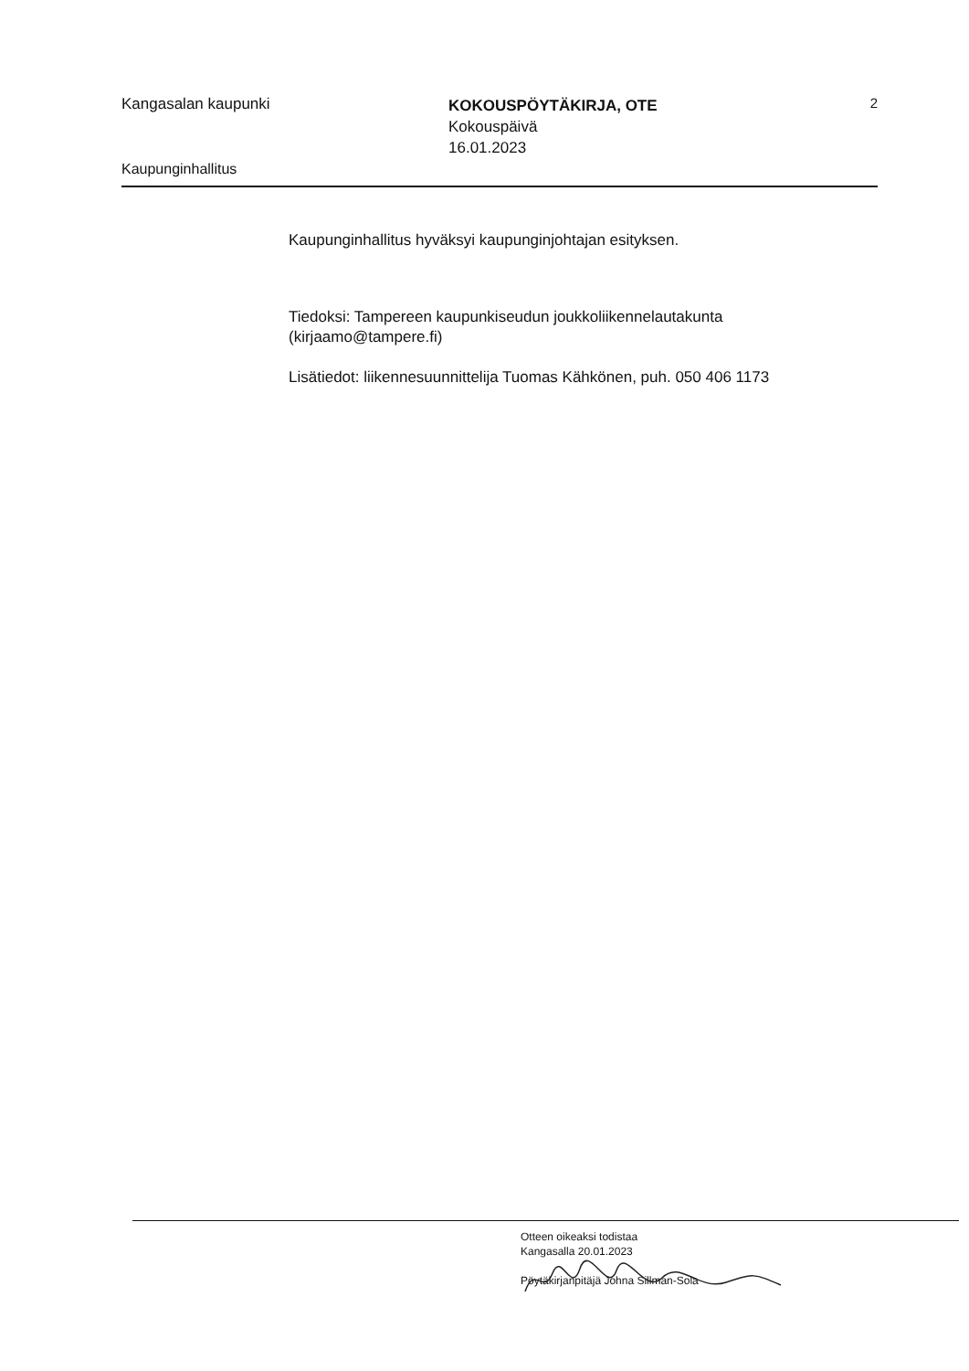Kangasalan kaupunki
KOKOUSPÖYTÄKIRJA, OTE
Kokouspäivä
16.01.2023
2
Kaupunginhallitus
Kaupunginhallitus hyväksyi kaupunginjohtajan esityksen.
Tiedoksi: Tampereen kaupunkiseudun joukkoliikennelautakunta (kirjaamo@tampere.fi)
Lisätiedot: liikennesuunnittelija Tuomas Kähkönen, puh. 050 406 1173
Otteen oikeaksi todistaa
Kangasalla 20.01.2023
Pöytäkirjanpitäjä Johna Sillman-Sola